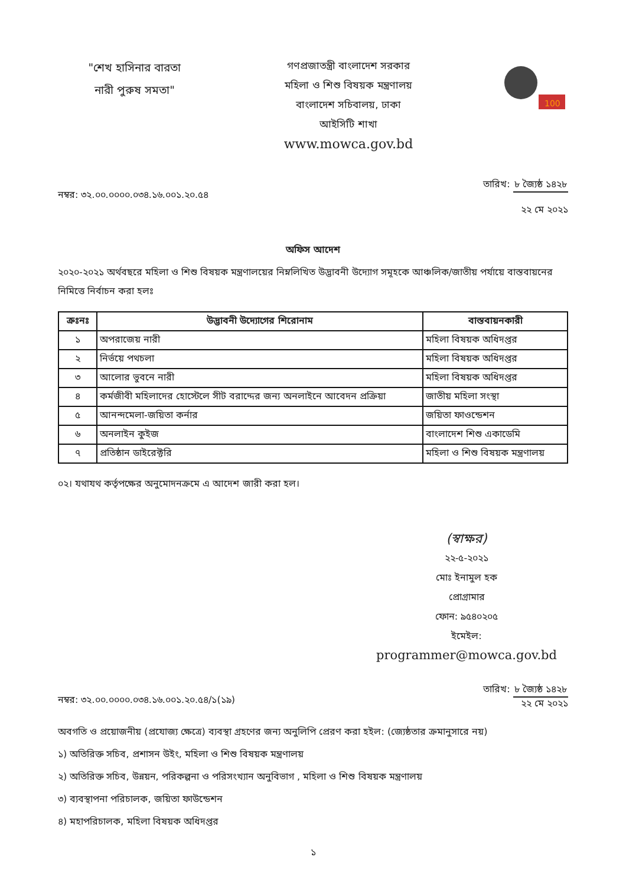"শেখ হাসিনার বারতা
নারী পুরুষ সমতা"
গণপ্রজাতন্ত্রী বাংলাদেশ সরকার
মহিলা ও শিশু বিষয়ক মন্ত্রণালয়
বাংলাদেশ সচিবালয়, ঢাকা
আইসিটি শাখা
www.mowca.gov.bd
100
নম্বর: ৩২.০০.০০০০.০৩৪.১৬.০০১.২০.৫৪
তারিখ: ৮ জ্যৈষ্ঠ ১৪২৮
২২ মে ২০২১
অফিস আদেশ
২০২০-২০২১ অর্থবছরে মহিলা ও শিশু বিষয়ক মন্ত্রণালয়ের নিম্নলিখিত উদ্ভাবনী উদ্যোগ সমূহকে আঞ্চলিক/জাতীয় পর্যায়ে বাস্তবায়নের নিমিত্তে নির্বাচন করা হলঃ
| ক্রঃনঃ | উদ্ভাবনী উদ্যোগের শিরোনাম | বাস্তবায়নকারী |
| --- | --- | --- |
| ১ | অপরাজেয় নারী | মহিলা বিষয়ক অধিদপ্তর |
| ২ | নির্ভয়ে পথচলা | মহিলা বিষয়ক অধিদপ্তর |
| ৩ | আলোর ভুবনে নারী | মহিলা বিষয়ক অধিদপ্তর |
| ৪ | কর্মজীবী মহিলাদের হোস্টেলে সীট বরাদ্দের জন্য অনলাইনে আবেদন প্রক্রিয়া | জাতীয় মহিলা সংস্থা |
| ৫ | আনন্দমেলা-জয়িতা কর্নার | জয়িতা ফাওন্ডেশন |
| ৬ | অনলাইন কুইজ | বাংলাদেশ শিশু একাডেমি |
| ৭ | প্রতিষ্ঠান ডাইরেক্টরি | মহিলা ও শিশু বিষয়ক মন্ত্রণালয় |
০২। যথাযথ কর্তৃপক্ষের অনুমোদনক্রমে এ আদেশ জারী করা হল।
(স্বাক্ষর)
২২-৫-২০২১
মোঃ ইনামুল হক
প্রোগ্রামার
ফোন: ৯৫৪০২০৫
ইমেইল:
programmer@mowca.gov.bd
নম্বর: ৩২.০০.০০০০.০৩৪.১৬.০০১.২০.৫৪/১(১৯)
তারিখ: ৮ জ্যৈষ্ঠ ১৪২৮
২২ মে ২০২১
অবগতি ও প্রয়োজনীয় (প্রযোজ্য ক্ষেত্রে) ব্যবস্থা গ্রহণের জন্য অনুলিপি প্রেরণ করা হইল: (জ্যেষ্ঠতার ক্রমানুসারে নয়)
১) অতিরিক্ত সচিব, প্রশাসন উইং, মহিলা ও শিশু বিষয়ক মন্ত্রণালয়
২) অতিরিক্ত সচিব, উন্নয়ন, পরিকল্পনা ও পরিসংখ্যান অনুবিভাগ , মহিলা ও শিশু বিষয়ক মন্ত্রণালয়
৩) ব্যবস্থাপনা পরিচালক, জয়িতা ফাউন্ডেশন
৪) মহাপরিচালক, মহিলা বিষয়ক অধিদপ্তর
১